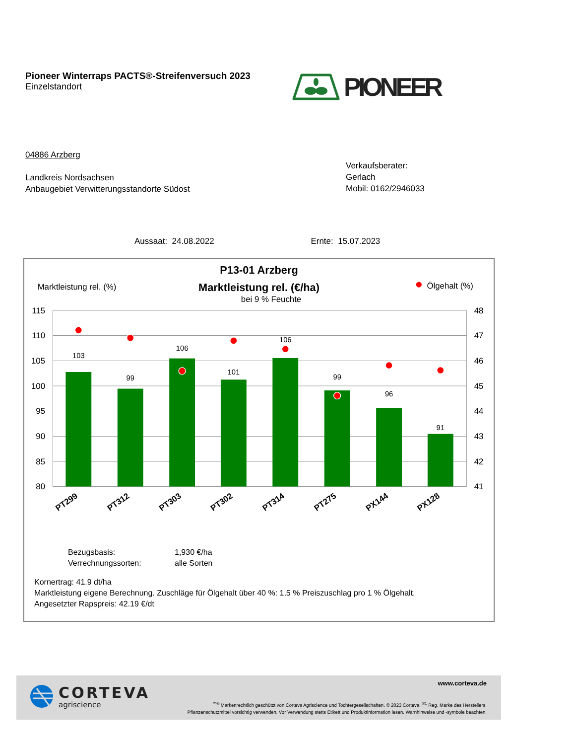Pioneer Winterraps PACTS®-Streifenversuch 2023
Einzelstandort
PIONEER
04886 Arzberg
Landkreis Nordsachsen
Anbaugebiet Verwitterungsstandorte Südost
Verkaufsberater:
Gerlach
Mobil: 0162/2946033
Aussaat: 24.08.2022 Ernte: 15.07.2023
P13-01 Arzberg
Marktleistung rel. (%)
Marktleistung rel. (€/ha)
Ölgehalt (%)
bei 9 % Feuchte
115
110
105
100
95
90
85
80
48
47
46
45
44
43
42
41
103
99
106
101
106
99
96
91
PT299
PT312
PT303
PT302
PT314
PT275
PX144
PX128
Bezugsbasis: 1,930 €/ha
Verrechnungssorten: alle Sorten
Kornertrag: 41.9 dt/ha
Marktleistung eigene Berechnung. Zuschläge für Ölgehalt über 40 %: 1,5 % Preiszuschlag pro 1 % Ölgehalt.
Angesetzter Rapspreis: 42.19 €/dt
CORTEVA
agriscience
www.corteva.de
<sup>™®</sup> Markenrechtlich geschützt von Corteva Agriscience und Tochtergesellschaften. © 2023 Corteva. <sup>®1</sup> Reg. Marke des Herstellers.
Pflanzenschutzmittel vorsichtig verwenden. Vor Verwendung stetts Etikett und Produktinformation lesen. Warnhinweise und -symbole beachten.